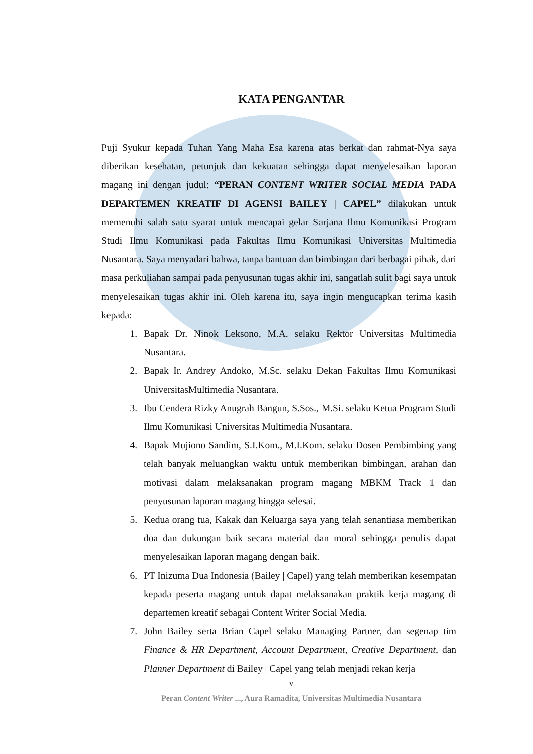KATA PENGANTAR
Puji Syukur kepada Tuhan Yang Maha Esa karena atas berkat dan rahmat-Nya saya diberikan kesehatan, petunjuk dan kekuatan sehingga dapat menyelesaikan laporan magang ini dengan judul: “PERAN CONTENT WRITER SOCIAL MEDIA PADA DEPARTEMEN KREATIF DI AGENSI BAILEY | CAPEL” dilakukan untuk memenuhi salah satu syarat untuk mencapai gelar Sarjana Ilmu Komunikasi Program Studi Ilmu Komunikasi pada Fakultas Ilmu Komunikasi Universitas Multimedia Nusantara. Saya menyadari bahwa, tanpa bantuan dan bimbingan dari berbagai pihak, dari masa perkuliahan sampai pada penyusunan tugas akhir ini, sangatlah sulit bagi saya untuk menyelesaikan tugas akhir ini. Oleh karena itu, saya ingin mengucapkan terima kasih kepada:
1. Bapak Dr. Ninok Leksono, M.A. selaku Rektor Universitas Multimedia Nusantara.
2. Bapak Ir. Andrey Andoko, M.Sc. selaku Dekan Fakultas Ilmu Komunikasi UniversitasMultimedia Nusantara.
3. Ibu Cendera Rizky Anugrah Bangun, S.Sos., M.Si. selaku Ketua Program Studi Ilmu Komunikasi Universitas Multimedia Nusantara.
4. Bapak Mujiono Sandim, S.I.Kom., M.I.Kom. selaku Dosen Pembimbing yang telah banyak meluangkan waktu untuk memberikan bimbingan, arahan dan motivasi dalam melaksanakan program magang MBKM Track 1 dan penyusunan laporan magang hingga selesai.
5. Kedua orang tua, Kakak dan Keluarga saya yang telah senantiasa memberikan doa dan dukungan baik secara material dan moral sehingga penulis dapat menyelesaikan laporan magang dengan baik.
6. PT Inizuma Dua Indonesia (Bailey | Capel) yang telah memberikan kesempatan kepada peserta magang untuk dapat melaksanakan praktik kerja magang di departemen kreatif sebagai Content Writer Social Media.
7. John Bailey serta Brian Capel selaku Managing Partner, dan segenap tim Finance & HR Department, Account Department, Creative Department, dan Planner Department di Bailey | Capel yang telah menjadi rekan kerja
v
Peran Content Writer ..., Aura Ramadita, Universitas Multimedia Nusantara